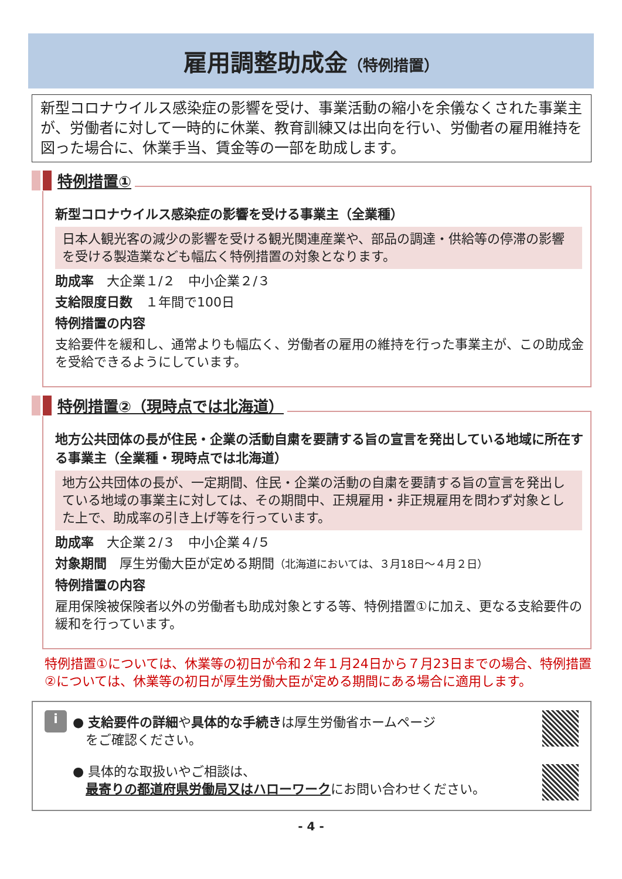雇用調整助成金（特例措置）
新型コロナウイルス感染症の影響を受け、事業活動の縮小を余儀なくされた事業主が、労働者に対して一時的に休業、教育訓練又は出向を行い、労働者の雇用維持を図った場合に、休業手当、賃金等の一部を助成します。
特例措置①
新型コロナウイルス感染症の影響を受ける事業主（全業種）
日本人観光客の減少の影響を受ける観光関連産業や、部品の調達・供給等の停滞の影響を受ける製造業なども幅広く特例措置の対象となります。
助成率　大企業１/２　中小企業２/３
支給限度日数　１年間で100日
特例措置の内容
支給要件を緩和し、通常よりも幅広く、労働者の雇用の維持を行った事業主が、この助成金を受給できるようにしています。
特例措置②（現時点では北海道）
地方公共団体の長が住民・企業の活動自粛を要請する旨の宣言を発出している地域に所在する事業主（全業種・現時点では北海道）
地方公共団体の長が、一定期間、住民・企業の活動の自粛を要請する旨の宣言を発出している地域の事業主に対しては、その期間中、正規雇用・非正規雇用を問わず対象とした上で、助成率の引き上げ等を行っています。
助成率　大企業２/３　中小企業４/５
対象期間　厚生労働大臣が定める期間（北海道においては、３月18日～４月２日）
特例措置の内容
雇用保険被保険者以外の労働者も助成対象とする等、特例措置①に加え、更なる支給要件の緩和を行っています。
特例措置①については、休業等の初日が令和２年１月24日から７月23日までの場合、特例措置②については、休業等の初日が厚生労働大臣が定める期間にある場合に適用します。
i
● 支給要件の詳細や具体的な手続きは厚生労働省ホームページ
　をご確認ください。
● 具体的な取扱いやご相談は、
　最寄りの都道府県労働局又はハローワークにお問い合わせください。
- 4 -